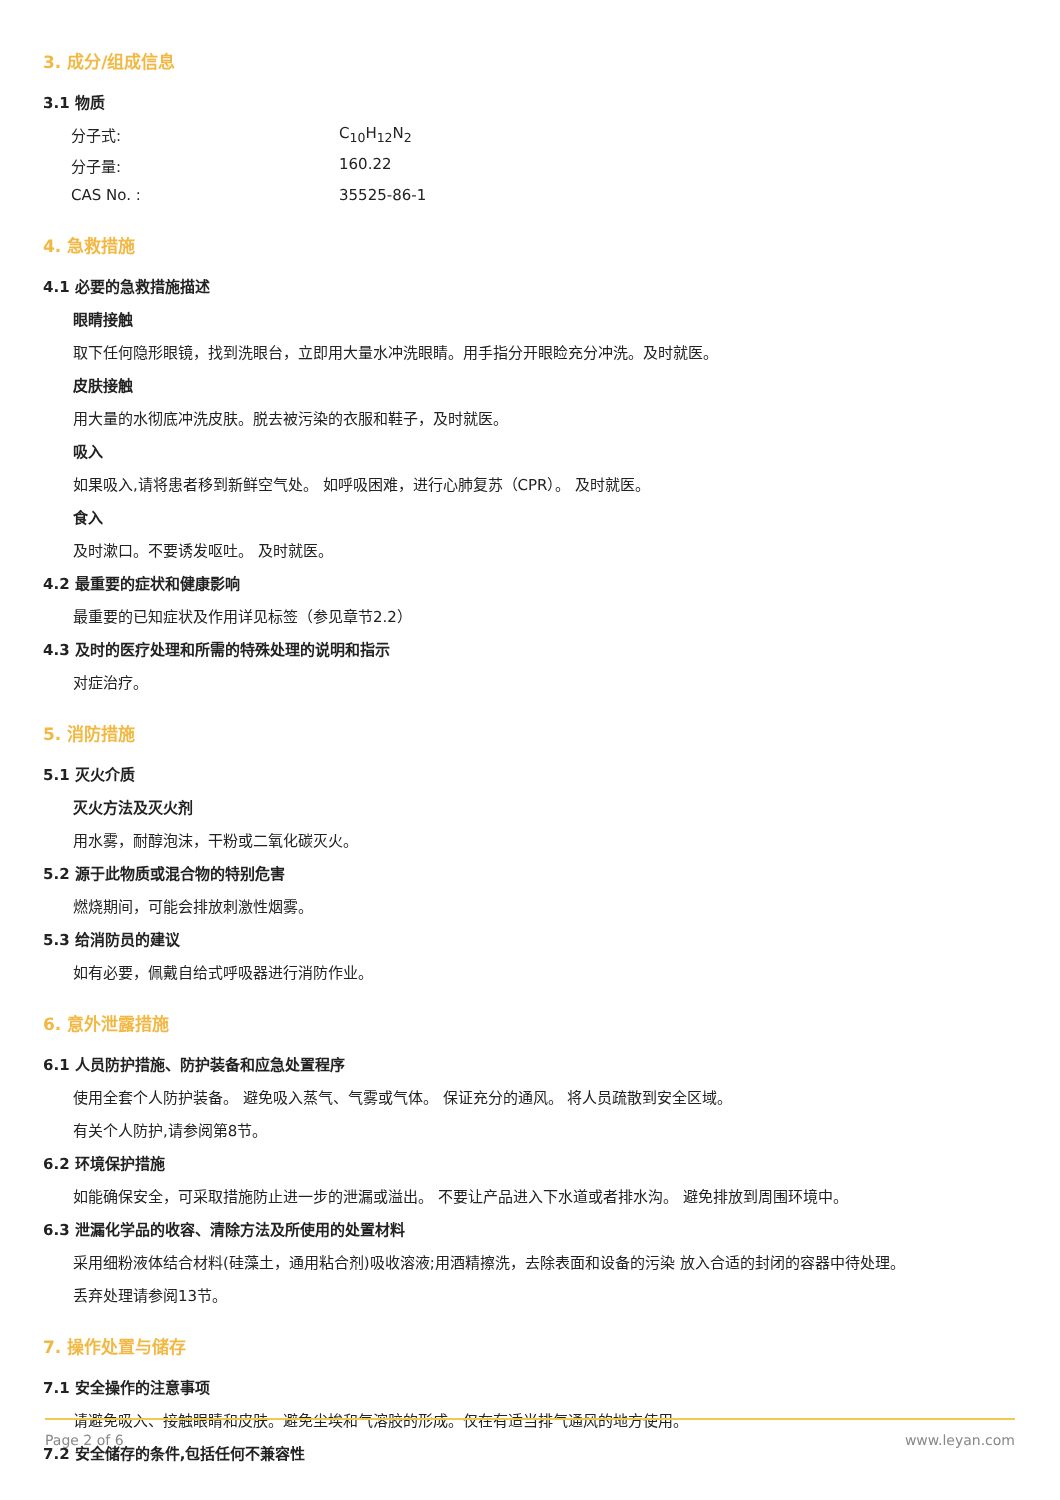3. 成分/组成信息
3.1 物质
分子式: C<sub>10</sub>H<sub>12</sub>N<sub>2</sub>
分子量: 160.22
CAS No. : 35525-86-1
4. 急救措施
4.1 必要的急救措施描述
眼睛接触
取下任何隐形眼镜，找到洗眼台，立即用大量水冲洗眼睛。用手指分开眼睑充分冲洗。及时就医。
皮肤接触
用大量的水彻底冲洗皮肤。脱去被污染的衣服和鞋子，及时就医。
吸入
如果吸入,请将患者移到新鲜空气处。 如呼吸困难，进行心肺复苏（CPR）。 及时就医。
食入
及时漱口。不要诱发呕吐。 及时就医。
4.2 最重要的症状和健康影响
最重要的已知症状及作用详见标签（参见章节2.2）
4.3 及时的医疗处理和所需的特殊处理的说明和指示
对症治疗。
5. 消防措施
5.1 灭火介质
灭火方法及灭火剂
用水雾，耐醇泡沫，干粉或二氧化碳灭火。
5.2 源于此物质或混合物的特别危害
燃烧期间，可能会排放刺激性烟雾。
5.3 给消防员的建议
如有必要，佩戴自给式呼吸器进行消防作业。
6. 意外泄露措施
6.1 人员防护措施、防护装备和应急处置程序
使用全套个人防护装备。 避免吸入蒸气、气雾或气体。 保证充分的通风。 将人员疏散到安全区域。
有关个人防护,请参阅第8节。
6.2 环境保护措施
如能确保安全，可采取措施防止进一步的泄漏或溢出。 不要让产品进入下水道或者排水沟。 避免排放到周围环境中。
6.3 泄漏化学品的收容、清除方法及所使用的处置材料
采用细粉液体结合材料(硅藻土，通用粘合剂)吸收溶液;用酒精擦洗，去除表面和设备的污染 放入合适的封闭的容器中待处理。
丢弃处理请参阅13节。
7. 操作处置与储存
7.1 安全操作的注意事项
请避免吸入、接触眼睛和皮肤。避免尘埃和气溶胶的形成。仅在有适当排气通风的地方使用。
7.2 安全储存的条件,包括任何不兼容性
Page 2 of 6 www.leyan.com